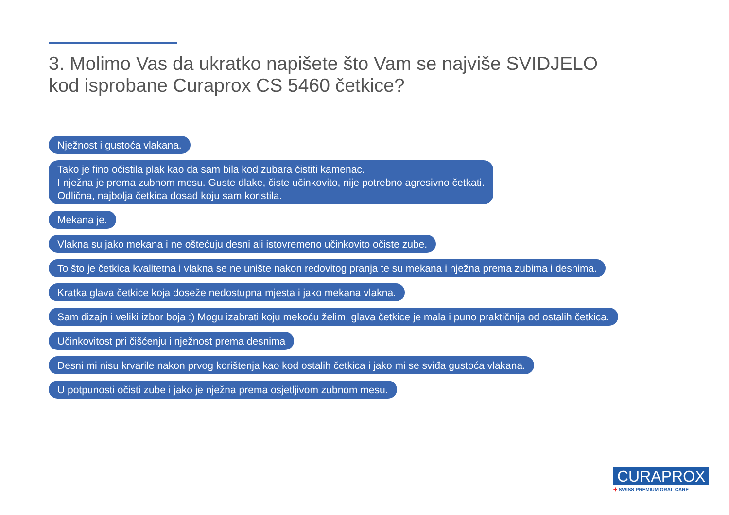3. Molimo Vas da ukratko napišete što Vam se najviše SVIDJELO
kod isprobane Curaprox CS 5460 četkice?
Nježnost i gustoća vlakana.
Tako je fino očistila plak kao da sam bila kod zubara čistiti kamenac.
I nježna je prema zubnom mesu. Guste dlake, čiste učinkovito, nije potrebno agresivno četkati.
Odlična, najbolja četkica dosad koju sam koristila.
Mekana je.
Vlakna su jako mekana i ne oštećuju desni ali istovremeno učinkovito očiste zube.
To što je četkica kvalitetna i vlakna se ne unište nakon redovitog pranja te su mekana i nježna prema zubima i desnima.
Kratka glava četkice koja doseže nedostupna mjesta i jako mekana vlakna.
Sam dizajn i veliki izbor boja :) Mogu izabrati koju mekoću želim, glava četkice je mala i puno praktičnija od ostalih četkica.
Učinkovitost pri čišćenju i nježnost prema desnima
Desni mi nisu krvarile nakon prvog korištenja kao kod ostalih četkica i jako mi se sviđa gustoća vlakana.
U potpunosti očisti zube i jako je nježna prema osjetljivom zubnom mesu.
CURAPROX
✚ SWISS PREMIUM ORAL CARE